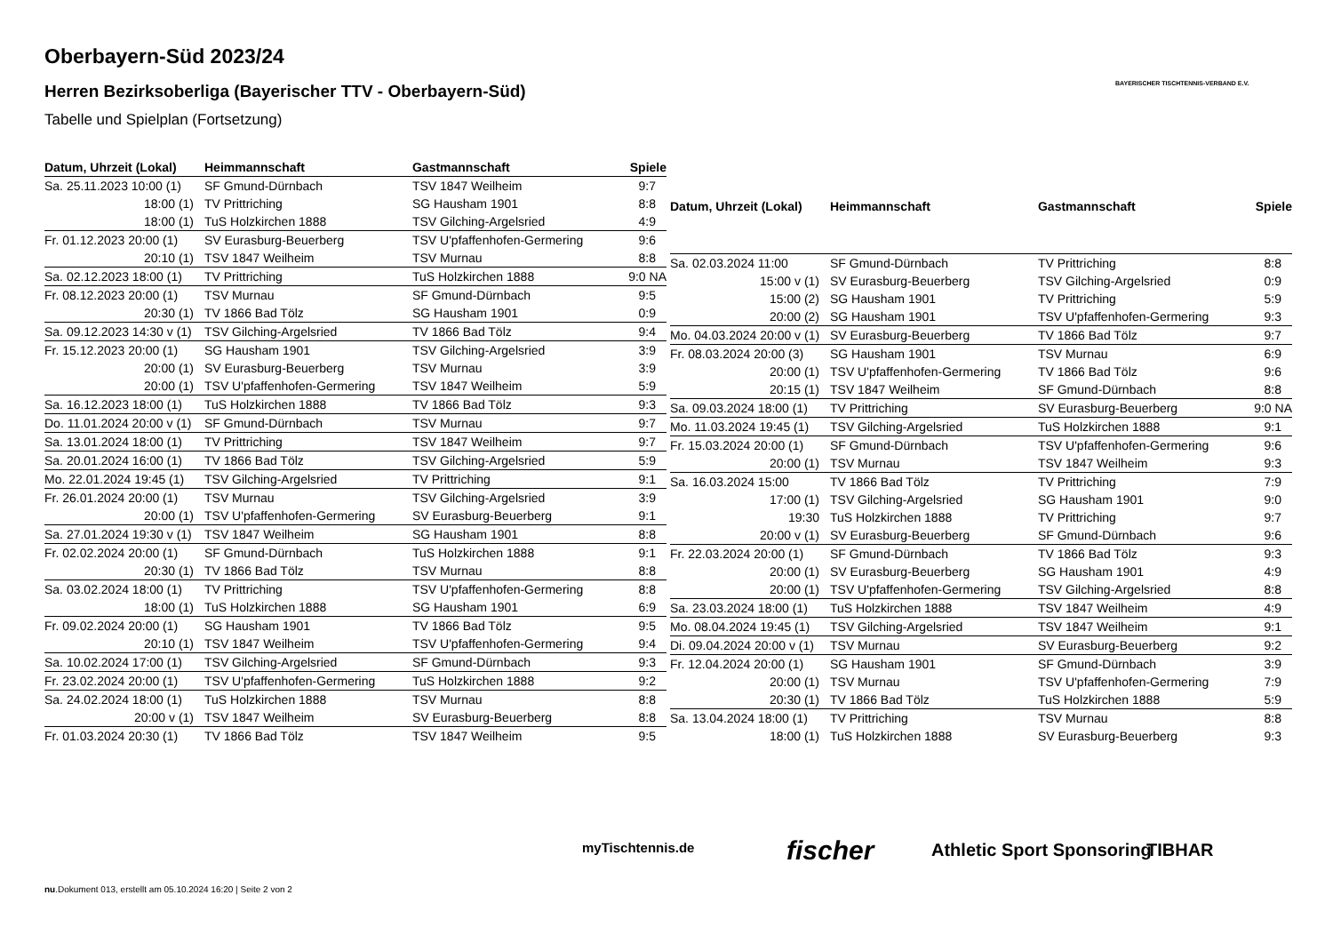Oberbayern-Süd 2023/24
Herren Bezirksoberliga (Bayerischer TTV - Oberbayern-Süd)
Tabelle und Spielplan (Fortsetzung)
BAYERISCHER TISCHTENNIS-VERBAND E.V.
| Datum, Uhrzeit (Lokal) | Heimmannschaft | Gastmannschaft | Spiele |
| --- | --- | --- | --- |
| Sa. 25.11.2023 10:00 (1) | SF Gmund-Dürnbach | TSV 1847 Weilheim | 9:7 |
| 18:00 (1) | TV Prittriching | SG Hausham 1901 | 8:8 |
| 18:00 (1) | TuS Holzkirchen 1888 | TSV Gilching-Argelsried | 4:9 |
| Fr. 01.12.2023 20:00 (1) | SV Eurasburg-Beuerberg | TSV U'pfaffenhofen-Germering | 9:6 |
| 20:10 (1) | TSV 1847 Weilheim | TSV Murnau | 8:8 |
| Sa. 02.12.2023 18:00 (1) | TV Prittriching | TuS Holzkirchen 1888 | 9:0 NA |
| Fr. 08.12.2023 20:00 (1) | TSV Murnau | SF Gmund-Dürnbach | 9:5 |
| 20:30 (1) | TV 1866 Bad Tölz | SG Hausham 1901 | 0:9 |
| Sa. 09.12.2023 14:30 v (1) | TSV Gilching-Argelsried | TV 1866 Bad Tölz | 9:4 |
| Fr. 15.12.2023 20:00 (1) | SG Hausham 1901 | TSV Gilching-Argelsried | 3:9 |
| 20:00 (1) | SV Eurasburg-Beuerberg | TSV Murnau | 3:9 |
| 20:00 (1) | TSV U'pfaffenhofen-Germering | TSV 1847 Weilheim | 5:9 |
| Sa. 16.12.2023 18:00 (1) | TuS Holzkirchen 1888 | TV 1866 Bad Tölz | 9:3 |
| Do. 11.01.2024 20:00 v (1) | SF Gmund-Dürnbach | TSV Murnau | 9:7 |
| Sa. 13.01.2024 18:00 (1) | TV Prittriching | TSV 1847 Weilheim | 9:7 |
| Sa. 20.01.2024 16:00 (1) | TV 1866 Bad Tölz | TSV Gilching-Argelsried | 5:9 |
| Mo. 22.01.2024 19:45 (1) | TSV Gilching-Argelsried | TV Prittriching | 9:1 |
| Fr. 26.01.2024 20:00 (1) | TSV Murnau | TSV Gilching-Argelsried | 3:9 |
| 20:00 (1) | TSV U'pfaffenhofen-Germering | SV Eurasburg-Beuerberg | 9:1 |
| Sa. 27.01.2024 19:30 v (1) | TSV 1847 Weilheim | SG Hausham 1901 | 8:8 |
| Fr. 02.02.2024 20:00 (1) | SF Gmund-Dürnbach | TuS Holzkirchen 1888 | 9:1 |
| 20:30 (1) | TV 1866 Bad Tölz | TSV Murnau | 8:8 |
| Sa. 03.02.2024 18:00 (1) | TV Prittriching | TSV U'pfaffenhofen-Germering | 8:8 |
| 18:00 (1) | TuS Holzkirchen 1888 | SG Hausham 1901 | 6:9 |
| Fr. 09.02.2024 20:00 (1) | SG Hausham 1901 | TV 1866 Bad Tölz | 9:5 |
| 20:10 (1) | TSV 1847 Weilheim | TSV U'pfaffenhofen-Germering | 9:4 |
| Sa. 10.02.2024 17:00 (1) | TSV Gilching-Argelsried | SF Gmund-Dürnbach | 9:3 |
| Fr. 23.02.2024 20:00 (1) | TSV U'pfaffenhofen-Germering | TuS Holzkirchen 1888 | 9:2 |
| Sa. 24.02.2024 18:00 (1) | TuS Holzkirchen 1888 | TSV Murnau | 8:8 |
| 20:00 v (1) | TSV 1847 Weilheim | SV Eurasburg-Beuerberg | 8:8 |
| Fr. 01.03.2024 20:30 (1) | TV 1866 Bad Tölz | TSV 1847 Weilheim | 9:5 |
| Datum, Uhrzeit (Lokal) | Heimmannschaft | Gastmannschaft | Spiele |
| --- | --- | --- | --- |
| Sa. 02.03.2024 11:00 | SF Gmund-Dürnbach | TV Prittriching | 8:8 |
| 15:00 v (1) | SV Eurasburg-Beuerberg | TSV Gilching-Argelsried | 0:9 |
| 15:00 (2) | SG Hausham 1901 | TV Prittriching | 5:9 |
| 20:00 (2) | SG Hausham 1901 | TSV U'pfaffenhofen-Germering | 9:3 |
| Mo. 04.03.2024 20:00 v (1) | SV Eurasburg-Beuerberg | TV 1866 Bad Tölz | 9:7 |
| Fr. 08.03.2024 20:00 (3) | SG Hausham 1901 | TSV Murnau | 6:9 |
| 20:00 (1) | TSV U'pfaffenhofen-Germering | TV 1866 Bad Tölz | 9:6 |
| 20:15 (1) | TSV 1847 Weilheim | SF Gmund-Dürnbach | 8:8 |
| Sa. 09.03.2024 18:00 (1) | TV Prittriching | SV Eurasburg-Beuerberg | 9:0 NA |
| Mo. 11.03.2024 19:45 (1) | TSV Gilching-Argelsried | TuS Holzkirchen 1888 | 9:1 |
| Fr. 15.03.2024 20:00 (1) | SF Gmund-Dürnbach | TSV U'pfaffenhofen-Germering | 9:6 |
| 20:00 (1) | TSV Murnau | TSV 1847 Weilheim | 9:3 |
| Sa. 16.03.2024 15:00 | TV 1866 Bad Tölz | TV Prittriching | 7:9 |
| 17:00 (1) | TSV Gilching-Argelsried | SG Hausham 1901 | 9:0 |
| 19:30 | TuS Holzkirchen 1888 | TV Prittriching | 9:7 |
| 20:00 v (1) | SV Eurasburg-Beuerberg | SF Gmund-Dürnbach | 9:6 |
| Fr. 22.03.2024 20:00 (1) | SF Gmund-Dürnbach | TV 1866 Bad Tölz | 9:3 |
| 20:00 (1) | SV Eurasburg-Beuerberg | SG Hausham 1901 | 4:9 |
| 20:00 (1) | TSV U'pfaffenhofen-Germering | TSV Gilching-Argelsried | 8:8 |
| Sa. 23.03.2024 18:00 (1) | TuS Holzkirchen 1888 | TSV 1847 Weilheim | 4:9 |
| Mo. 08.04.2024 19:45 (1) | TSV Gilching-Argelsried | TSV 1847 Weilheim | 9:1 |
| Di. 09.04.2024 20:00 v (1) | TSV Murnau | SV Eurasburg-Beuerberg | 9:2 |
| Fr. 12.04.2024 20:00 (1) | SG Hausham 1901 | SF Gmund-Dürnbach | 3:9 |
| 20:00 (1) | TSV Murnau | TSV U'pfaffenhofen-Germering | 7:9 |
| 20:30 (1) | TV 1866 Bad Tölz | TuS Holzkirchen 1888 | 5:9 |
| Sa. 13.04.2024 18:00 (1) | TV Prittriching | TSV Murnau | 8:8 |
| 18:00 (1) | TuS Holzkirchen 1888 | SV Eurasburg-Beuerberg | 9:3 |
myTischtennis.de fischer Athletic Sport Sponsoring TIBHAR
nu.Dokument 013, erstellt am 05.10.2024 16:20 | Seite 2 von 2